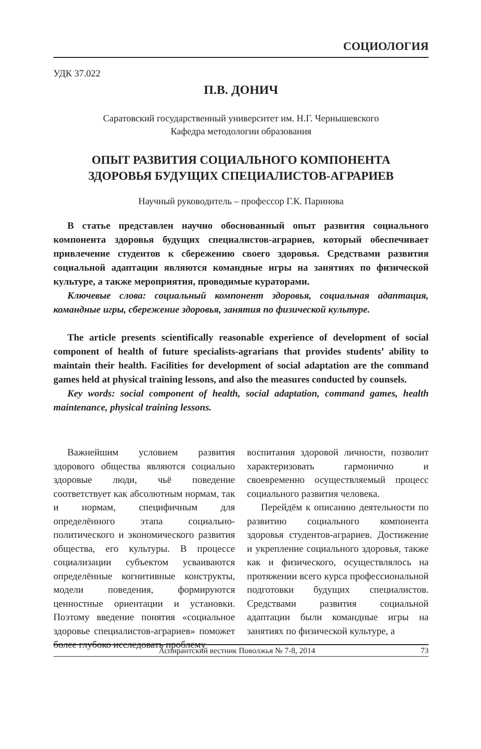СОЦИОЛОГИЯ
УДК 37.022
П.В. ДОНИЧ
Саратовский государственный университет им. Н.Г. Чернышевского
Кафедра методологии образования
ОПЫТ РАЗВИТИЯ СОЦИАЛЬНОГО КОМПОНЕНТА
ЗДОРОВЬЯ БУДУЩИХ СПЕЦИАЛИСТОВ-АГРАРИЕВ
Научный руководитель – профессор Г.К. Паринова
В статье представлен научно обоснованный опыт развития социального компонента здоровья будущих специалистов-аграриев, который обеспечивает привлечение студентов к сбережению своего здоровья. Средствами развития социальной адаптации являются командные игры на занятиях по физической культуре, а также мероприятия, проводимые кураторами.
Ключевые слова: социальный компонент здоровья, социальная адаптация, командные игры, сбережение здоровья, занятия по физической культуре.
The article presents scientifically reasonable experience of development of social component of health of future specialists-agrarians that provides students’ ability to maintain their health. Facilities for development of social adaptation are the command games held at physical training lessons, and also the measures conducted by counsels.
Key words: social component of health, social adaptation, command games, health maintenance, physical training lessons.
Важнейшим условием развития здорового общества являются социально здоровые люди, чьё поведение соответствует как абсолютным нормам, так и нормам, специфичным для определённого этапа социально-политического и экономического развития общества, его культуры. В процессе социализации субъектом усваиваются определённые когнитивные конструкты, модели поведения, формируются ценностные ориентации и установки. Поэтому введение понятия «социальное здоровье специалистов-аграриев» поможет более глубоко исследовать проблему
воспитания здоровой личности, позволит характеризовать гармонично и своевременно осуществляемый процесс социального развития человека.
Перейдём к описанию деятельности по развитию социального компонента здоровья студентов-аграриев. Достижение и укрепление социального здоровья, также как и физического, осуществлялось на протяжении всего курса профессиональной подготовки будущих специалистов. Средствами развития социальной адаптации были командные игры на занятиях по физической культуре, а
Аспирантский вестник Поволжья № 7-8, 2014 73